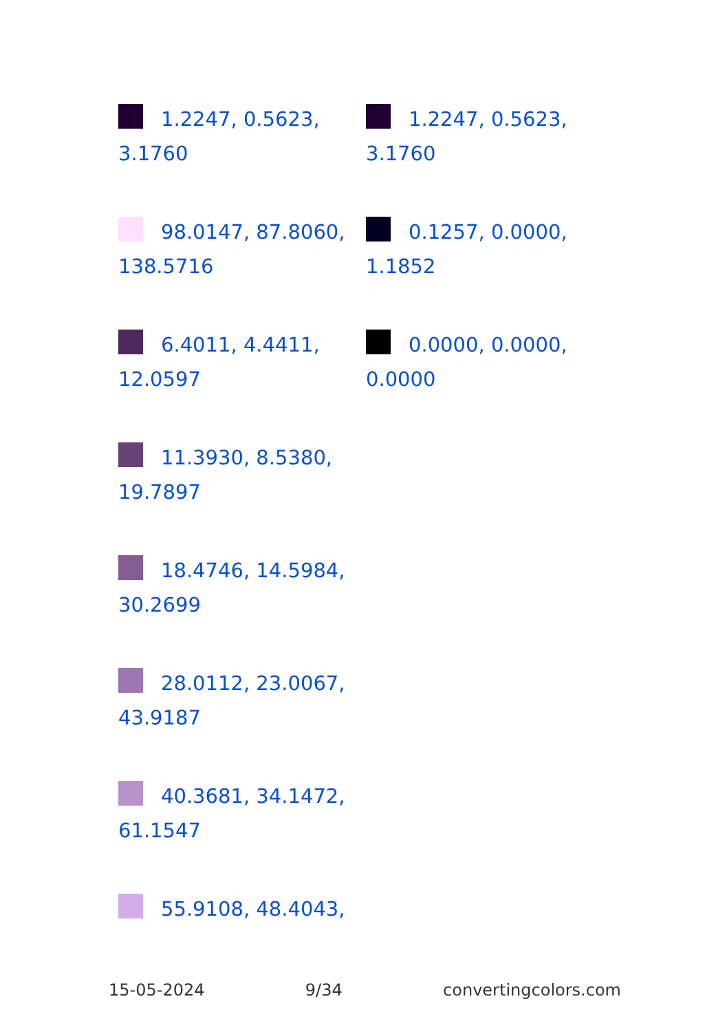1.2247, 0.5623, 3.1760
98.0147, 87.8060, 138.5716
6.4011, 4.4411, 12.0597
11.3930, 8.5380, 19.7897
18.4746, 14.5984, 30.2699
28.0112, 23.0067, 43.9187
40.3681, 34.1472, 61.1547
55.9108, 48.4043,
1.2247, 0.5623, 3.1760
0.1257, 0.0000, 1.1852
0.0000, 0.0000, 0.0000
15-05-2024 9/34 convertingcolors.com